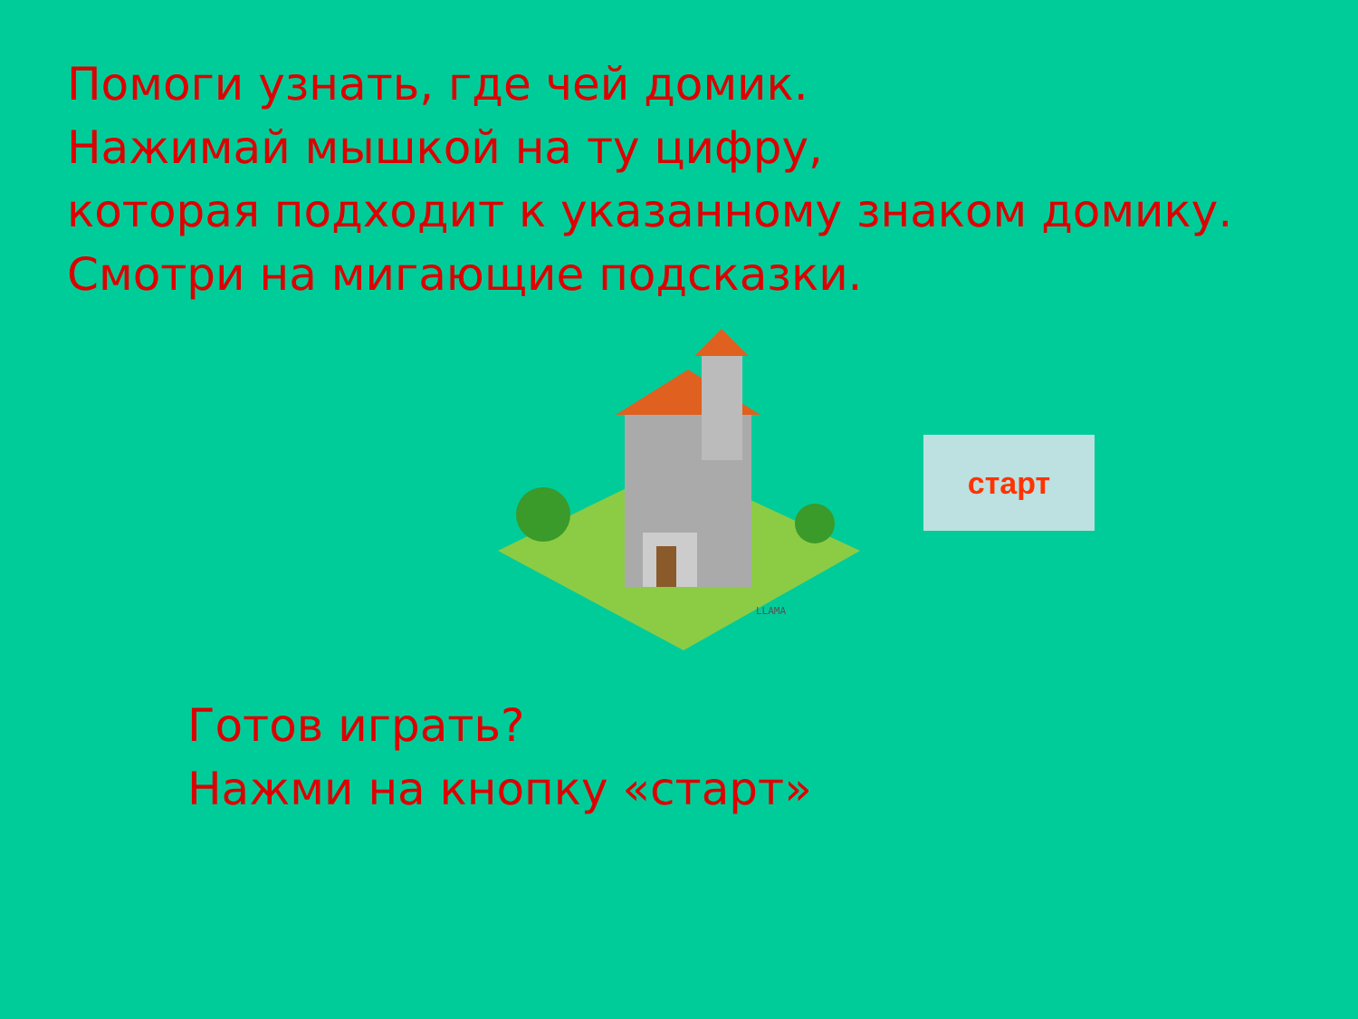Помоги узнать, где чей домик.
Нажимай мышкой на ту цифру,
которая подходит к указанному знаком домику.
Смотри на мигающие подсказки.
LLAMA
старт
Готов играть?
Нажми на кнопку «старт»